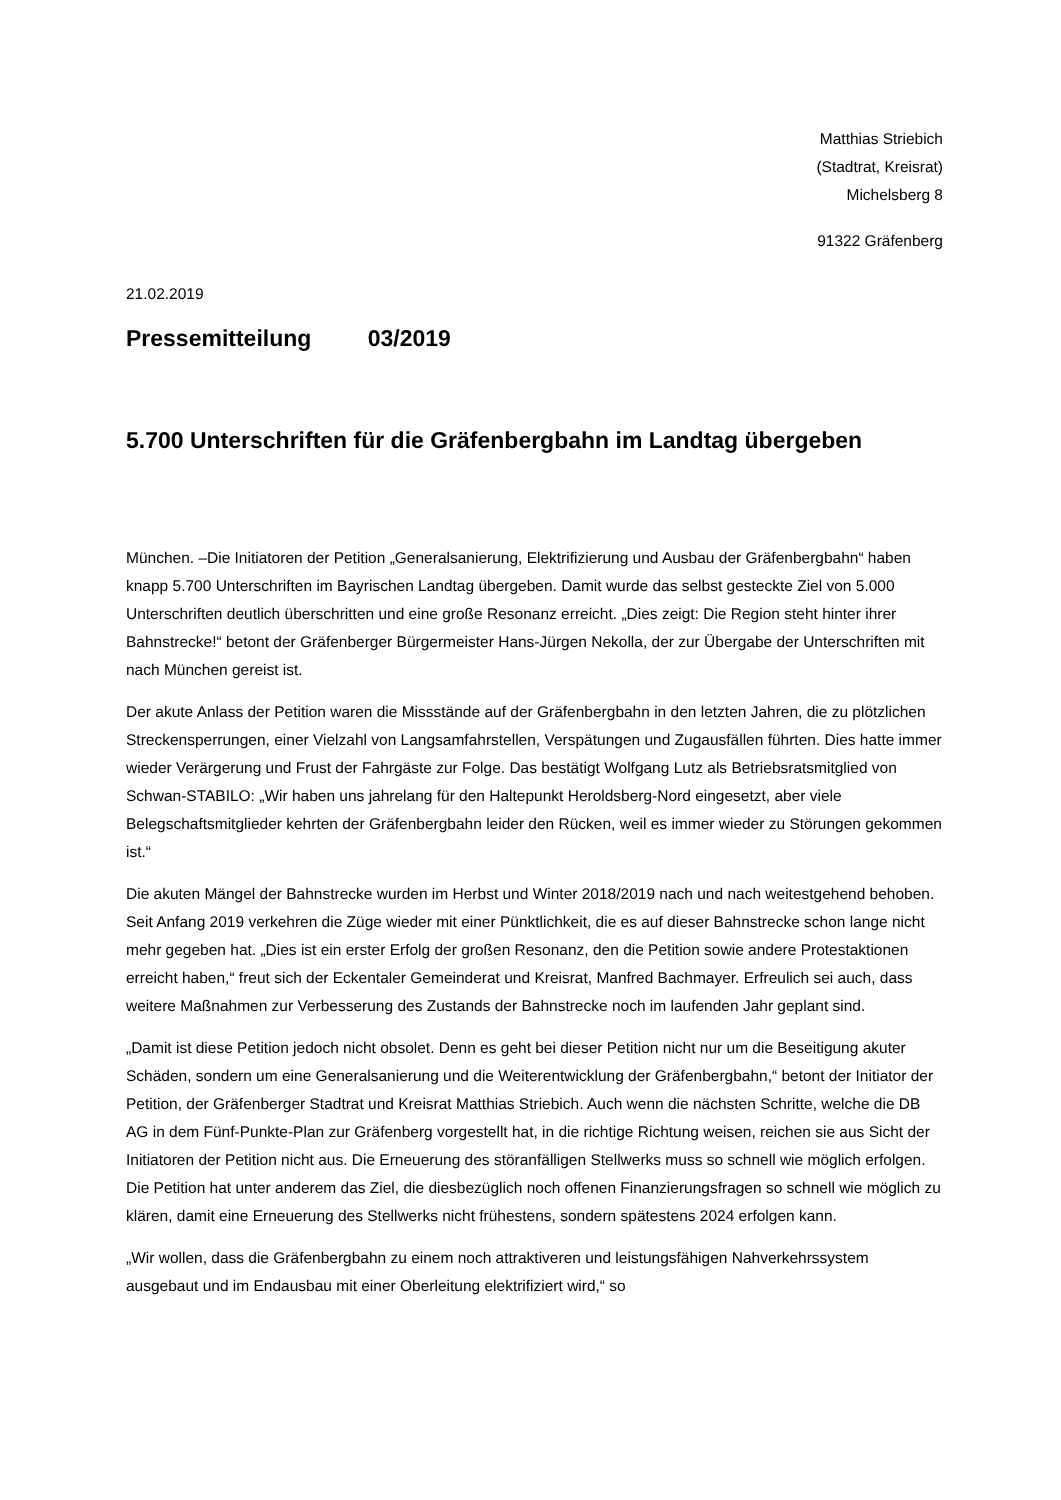Matthias Striebich
(Stadtrat, Kreisrat)
Michelsberg 8
91322 Gräfenberg
21.02.2019
Pressemitteilung 03/2019
5.700 Unterschriften für die Gräfenbergbahn im Landtag übergeben
München. –Die Initiatoren der Petition „Generalsanierung, Elektrifizierung und Ausbau der Gräfenbergbahn“ haben knapp 5.700 Unterschriften im Bayrischen Landtag übergeben. Damit wurde das selbst gesteckte Ziel von 5.000 Unterschriften deutlich überschritten und eine große Resonanz erreicht. „Dies zeigt: Die Region steht hinter ihrer Bahnstrecke!“ betont der Gräfenberger Bürgermeister Hans-Jürgen Nekolla, der zur Übergabe der Unterschriften mit nach München gereist ist.
Der akute Anlass der Petition waren die Missstände auf der Gräfenbergbahn in den letzten Jahren, die zu plötzlichen Streckensperrungen, einer Vielzahl von Langsamfahrstellen, Verspätungen und Zugausfällen führten. Dies hatte immer wieder Verärgerung und Frust der Fahrgäste zur Folge. Das bestätigt Wolfgang Lutz als Betriebsratsmitglied von Schwan-STABILO: „Wir haben uns jahrelang für den Haltepunkt Heroldsberg-Nord eingesetzt, aber viele Belegschaftsmitglieder kehrten der Gräfenbergbahn leider den Rücken, weil es immer wieder zu Störungen gekommen ist.“
Die akuten Mängel der Bahnstrecke wurden im Herbst und Winter 2018/2019 nach und nach weitestgehend behoben. Seit Anfang 2019 verkehren die Züge wieder mit einer Pünktlichkeit, die es auf dieser Bahnstrecke schon lange nicht mehr gegeben hat. „Dies ist ein erster Erfolg der großen Resonanz, den die Petition sowie andere Protestaktionen erreicht haben,“ freut sich der Eckentaler Gemeinderat und Kreisrat, Manfred Bachmayer. Erfreulich sei auch, dass weitere Maßnahmen zur Verbesserung des Zustands der Bahnstrecke noch im laufenden Jahr geplant sind.
„Damit ist diese Petition jedoch nicht obsolet. Denn es geht bei dieser Petition nicht nur um die Beseitigung akuter Schäden, sondern um eine Generalsanierung und die Weiterentwicklung der Gräfenbergbahn,“ betont der Initiator der Petition, der Gräfenberger Stadtrat und Kreisrat Matthias Striebich. Auch wenn die nächsten Schritte, welche die DB AG in dem Fünf-Punkte-Plan zur Gräfenberg vorgestellt hat, in die richtige Richtung weisen, reichen sie aus Sicht der Initiatoren der Petition nicht aus. Die Erneuerung des störanfälligen Stellwerks muss so schnell wie möglich erfolgen. Die Petition hat unter anderem das Ziel, die diesbezüglich noch offenen Finanzierungsfragen so schnell wie möglich zu klären, damit eine Erneuerung des Stellwerks nicht frühestens, sondern spätestens 2024 erfolgen kann.
„Wir wollen, dass die Gräfenbergbahn zu einem noch attraktiveren und leistungsfähigen Nahverkehrssystem ausgebaut und im Endausbau mit einer Oberleitung elektrifiziert wird,“ so